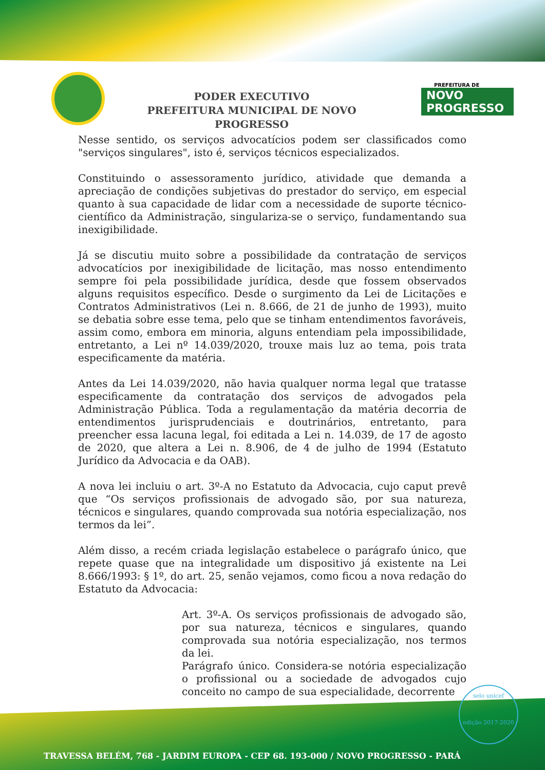PODER EXECUTIVO
PREFEITURA MUNICIPAL DE NOVO PROGRESSO
PREFEITURA DE
NOVO PROGRESSO
Nesse sentido, os serviços advocatícios podem ser classificados como "serviços singulares", isto é, serviços técnicos especializados.
Constituindo o assessoramento jurídico, atividade que demanda a apreciação de condições subjetivas do prestador do serviço, em especial quanto à sua capacidade de lidar com a necessidade de suporte técnico-científico da Administração, singulariza-se o serviço, fundamentando sua inexigibilidade.
Já se discutiu muito sobre a possibilidade da contratação de serviços advocatícios por inexigibilidade de licitação, mas nosso entendimento sempre foi pela possibilidade jurídica, desde que fossem observados alguns requisitos específico. Desde o surgimento da Lei de Licitações e Contratos Administrativos (Lei n. 8.666, de 21 de junho de 1993), muito se debatia sobre esse tema, pelo que se tinham entendimentos favoráveis, assim como, embora em minoria, alguns entendiam pela impossibilidade, entretanto, a Lei nº 14.039/2020, trouxe mais luz ao tema, pois trata especificamente da matéria.
Antes da Lei 14.039/2020, não havia qualquer norma legal que tratasse especificamente da contratação dos serviços de advogados pela Administração Pública. Toda a regulamentação da matéria decorria de entendimentos jurisprudenciais e doutrinários, entretanto, para preencher essa lacuna legal, foi editada a Lei n. 14.039, de 17 de agosto de 2020, que altera a Lei n. 8.906, de 4 de julho de 1994 (Estatuto Jurídico da Advocacia e da OAB).
A nova lei incluiu o art. 3º-A no Estatuto da Advocacia, cujo caput prevê que “Os serviços profissionais de advogado são, por sua natureza, técnicos e singulares, quando comprovada sua notória especialização, nos termos da lei”.
Além disso, a recém criada legislação estabelece o parágrafo único, que repete quase que na integralidade um dispositivo já existente na Lei 8.666/1993: § 1º, do art. 25, senão vejamos, como ficou a nova redação do Estatuto da Advocacia:
Art. 3º-A. Os serviços profissionais de advogado são, por sua natureza, técnicos e singulares, quando comprovada sua notória especialização, nos termos da lei.
Parágrafo único. Considera-se notória especialização o profissional ou a sociedade de advogados cujo conceito no campo de sua especialidade, decorrente
selo unicef
edição 2017-2020
TRAVESSA BELÉM, 768 - JARDIM EUROPA - CEP 68. 193-000 / NOVO PROGRESSO - PARÁ